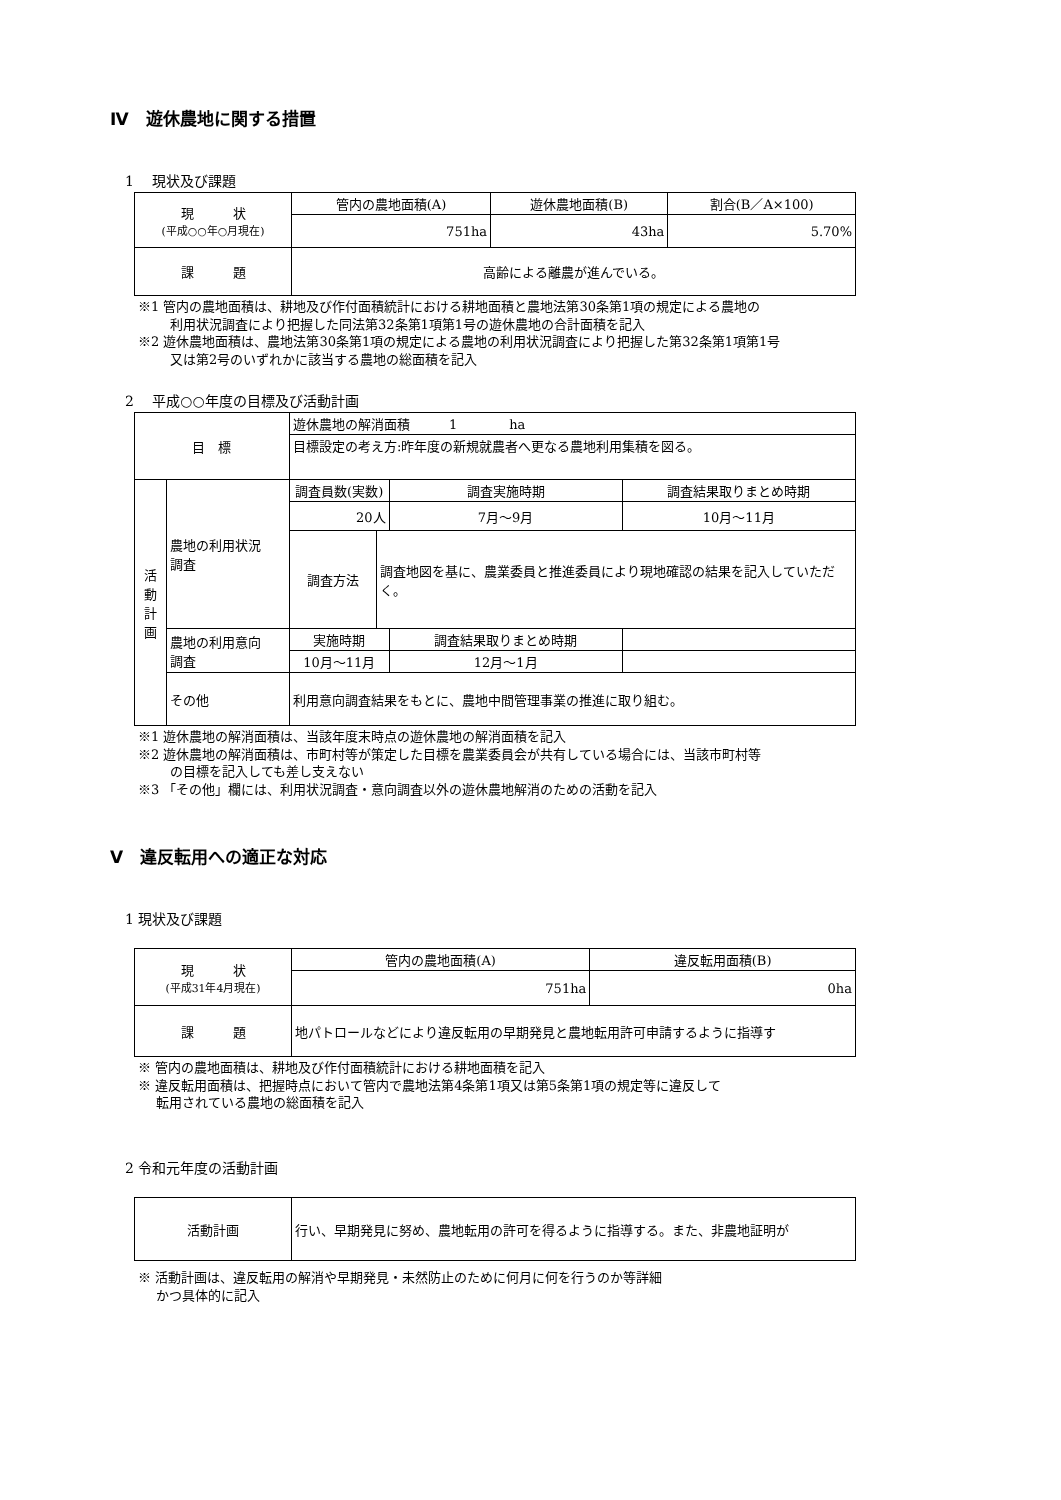Ⅳ　遊休農地に関する措置
1　 現状及び課題
| 現 状 (平成○○年○月現在) | 管内の農地面積(A) | 遊休農地面積(B) | 割合(B／A×100) |
| | 751ha | 43ha | 5.70% |
| 課 題 | 高齢による離農が進んでいる。 | | |
※1 管内の農地面積は、耕地及び作付面積統計における耕地面積と農地法第30条第1項の規定による農地の
利用状況調査により把握した同法第32条第1項第1号の遊休農地の合計面積を記入
※2 遊休農地面積は、農地法第30条第1項の規定による農地の利用状況調査により把握した第32条第1項第1号
又は第2号のいずれかに該当する農地の総面積を記入
2　 平成○○年度の目標及び活動計画
| 目 標 | | 遊休農地の解消面積 1 ha | | | |
| | | 目標設定の考え方:昨年度の新規就農者へ更なる農地利用集積を図る。 | | | |
| 活 動 計 画 | 農地の利用状況 調査 | 調査員数(実数) | | 調査実施時期 | 調査結果取りまとめ時期 |
| | | 20人 | | 7月～9月 | 10月～11月 |
| | | 調査方法 | 調査地図を基に、農業委員と推進委員により現地確認の結果を記入していただく。 | | |
| | 農地の利用意向 調査 | 実施時期 | | 調査結果取りまとめ時期 | |
| | | 10月～11月 | | 12月～1月 | |
| | その他 | 利用意向調査結果をもとに、農地中間管理事業の推進に取り組む。 | | | |
※1 遊休農地の解消面積は、当該年度末時点の遊休農地の解消面積を記入
※2 遊休農地の解消面積は、市町村等が策定した目標を農業委員会が共有している場合には、当該市町村等
の目標を記入しても差し支えない
※3 「その他」欄には、利用状況調査・意向調査以外の遊休農地解消のための活動を記入
Ⅴ　違反転用への適正な対応
1 現状及び課題
| 現 状 (平成31年4月現在) | 管内の農地面積(A) | 違反転用面積(B) |
| | 751ha | 0ha |
| 課 題 | 地パトロールなどにより違反転用の早期発見と農地転用許可申請するように指導す | |
※ 管内の農地面積は、耕地及び作付面積統計における耕地面積を記入
※ 違反転用面積は、把握時点において管内で農地法第4条第1項又は第5条第1項の規定等に違反して
転用されている農地の総面積を記入
2 令和元年度の活動計画
| 活動計画 | 行い、早期発見に努め、農地転用の許可を得るように指導する。また、非農地証明が |
※ 活動計画は、違反転用の解消や早期発見・未然防止のために何月に何を行うのか等詳細
かつ具体的に記入